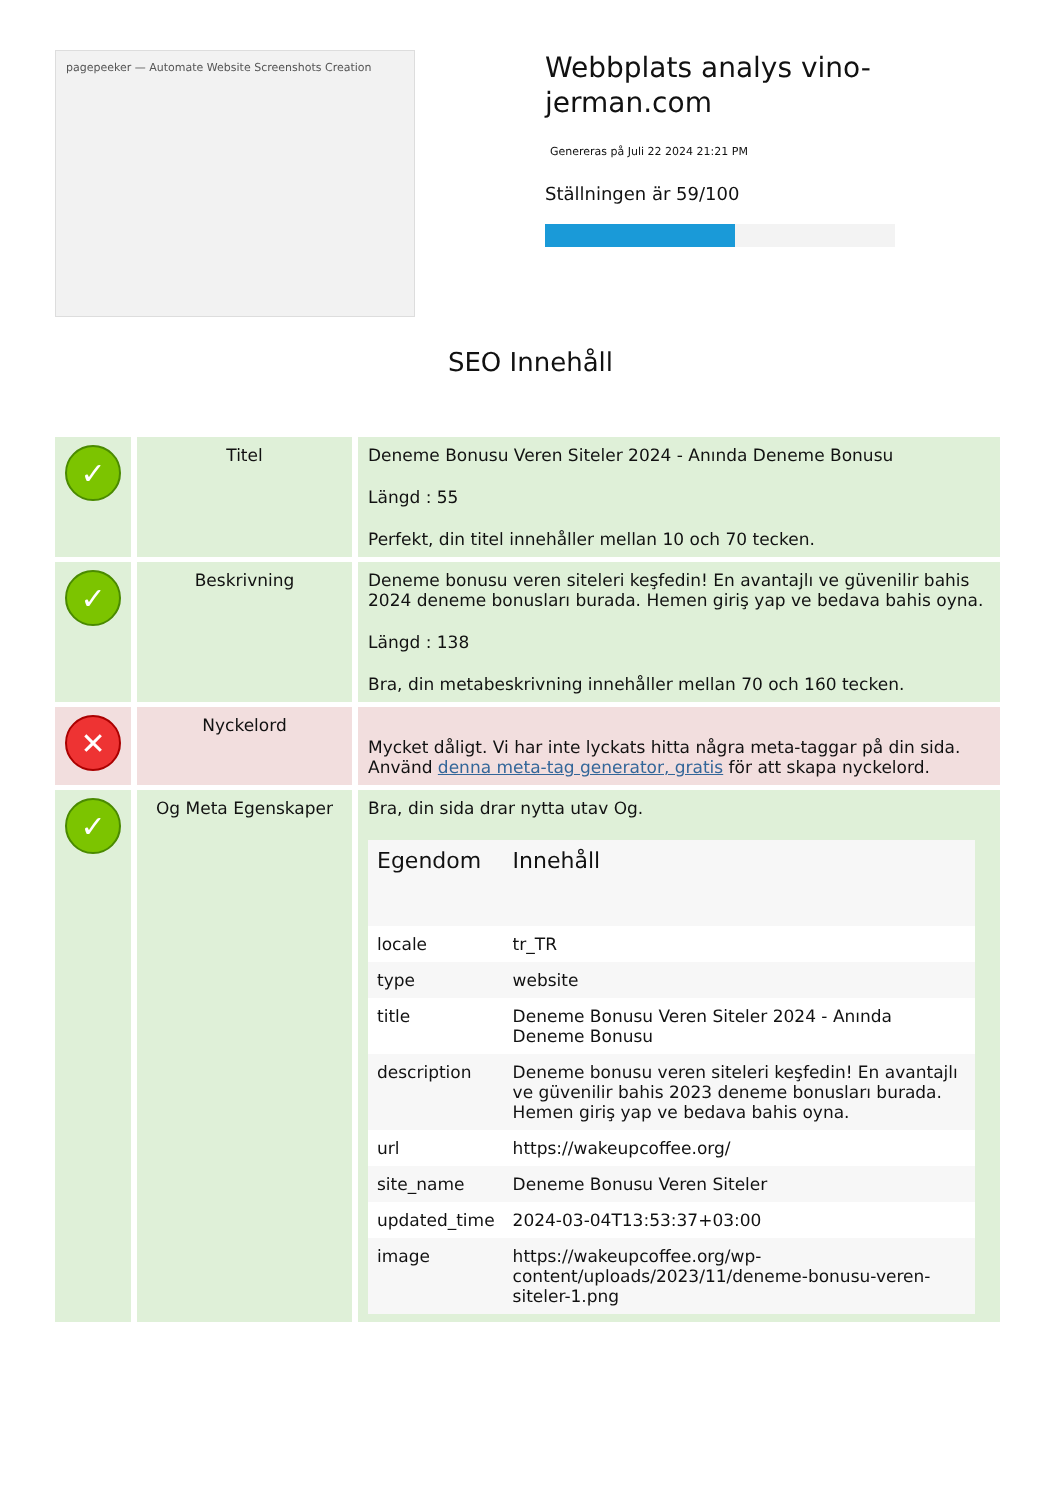pagepeeker — Automate Website Screenshots Creation
Webbplats analys vino-jerman.com
Genereras på Juli 22 2024 21:21 PM
Ställningen är 59/100
SEO Innehåll
| ✓ | Titel | Deneme Bonusu Veren Siteler 2024 - Anında Deneme Bonusu Längd : 55 Perfekt, din titel innehåller mellan 10 och 70 tecken. |
| ✓ | Beskrivning | Deneme bonusu veren siteleri keşfedin! En avantajlı ve güvenilir bahis 2024 deneme bonusları burada. Hemen giriş yap ve bedava bahis oyna. Längd : 138 Bra, din metabeskrivning innehåller mellan 70 och 160 tecken. |
| ✕ | Nyckelord | Mycket dåligt. Vi har inte lyckats hitta några meta-taggar på din sida. Använd denna meta-tag generator, gratis för att skapa nyckelord. |
| ✓ | Og Meta Egenskaper | Bra, din sida drar nytta utav Og. / Egendom / Innehåll / / --- / --- / / locale / tr_TR / / type / website / / title / Deneme Bonusu Veren Siteler 2024 - Anında Deneme Bonusu / / description / Deneme bonusu veren siteleri keşfedin! En avantajlı ve güvenilir bahis 2023 deneme bonusları burada. Hemen giriş yap ve bedava bahis oyna. / / url / https://wakeupcoffee.org/ / / site_name / Deneme Bonusu Veren Siteler / / updated_time / 2024-03-04T13:53:37+03:00 / / image / https://wakeupcoffee.org/wp-content/uploads/2023/11/deneme-bonusu-veren-siteler-1.png / |